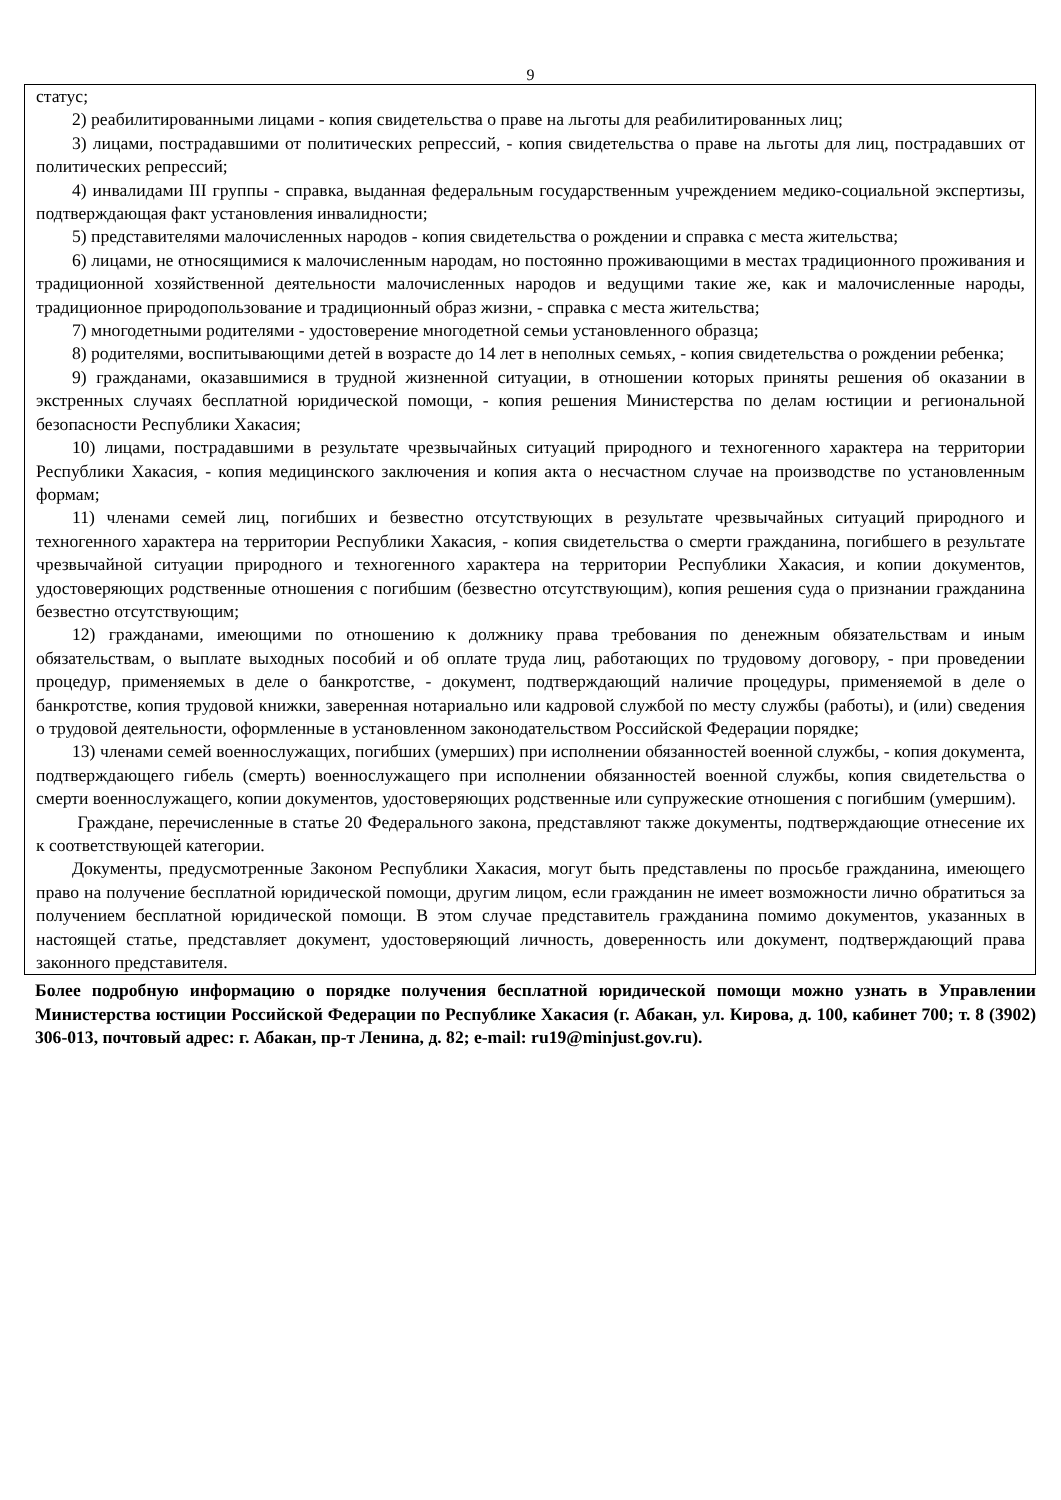9
статус;
2) реабилитированными лицами - копия свидетельства о праве на льготы для реабилитированных лиц;
3) лицами, пострадавшими от политических репрессий, - копия свидетельства о праве на льготы для лиц, пострадавших от политических репрессий;
4) инвалидами III группы - справка, выданная федеральным государственным учреждением медико-социальной экспертизы, подтверждающая факт установления инвалидности;
5) представителями малочисленных народов - копия свидетельства о рождении и справка с места жительства;
6) лицами, не относящимися к малочисленным народам, но постоянно проживающими в местах традиционного проживания и традиционной хозяйственной деятельности малочисленных народов и ведущими такие же, как и малочисленные народы, традиционное природопользование и традиционный образ жизни, - справка с места жительства;
7) многодетными родителями - удостоверение многодетной семьи установленного образца;
8) родителями, воспитывающими детей в возрасте до 14 лет в неполных семьях, - копия свидетельства о рождении ребенка;
9) гражданами, оказавшимися в трудной жизненной ситуации, в отношении которых приняты решения об оказании в экстренных случаях бесплатной юридической помощи, - копия решения Министерства по делам юстиции и региональной безопасности Республики Хакасия;
10) лицами, пострадавшими в результате чрезвычайных ситуаций природного и техногенного характера на территории Республики Хакасия, - копия медицинского заключения и копия акта о несчастном случае на производстве по установленным формам;
11) членами семей лиц, погибших и безвестно отсутствующих в результате чрезвычайных ситуаций природного и техногенного характера на территории Республики Хакасия, - копия свидетельства о смерти гражданина, погибшего в результате чрезвычайной ситуации природного и техногенного характера на территории Республики Хакасия, и копии документов, удостоверяющих родственные отношения с погибшим (безвестно отсутствующим), копия решения суда о признании гражданина безвестно отсутствующим;
12) гражданами, имеющими по отношению к должнику права требования по денежным обязательствам и иным обязательствам, о выплате выходных пособий и об оплате труда лиц, работающих по трудовому договору, - при проведении процедур, применяемых в деле о банкротстве, - документ, подтверждающий наличие процедуры, применяемой в деле о банкротстве, копия трудовой книжки, заверенная нотариально или кадровой службой по месту службы (работы), и (или) сведения о трудовой деятельности, оформленные в установленном законодательством Российской Федерации порядке;
13) членами семей военнослужащих, погибших (умерших) при исполнении обязанностей военной службы, - копия документа, подтверждающего гибель (смерть) военнослужащего при исполнении обязанностей военной службы, копия свидетельства о смерти военнослужащего, копии документов, удостоверяющих родственные или супружеские отношения с погибшим (умершим).
Граждане, перечисленные в статье 20 Федерального закона, представляют также документы, подтверждающие отнесение их к соответствующей категории.
Документы, предусмотренные Законом Республики Хакасия, могут быть представлены по просьбе гражданина, имеющего право на получение бесплатной юридической помощи, другим лицом, если гражданин не имеет возможности лично обратиться за получением бесплатной юридической помощи. В этом случае представитель гражданина помимо документов, указанных в настоящей статье, представляет документ, удостоверяющий личность, доверенность или документ, подтверждающий права законного представителя.
Более подробную информацию о порядке получения бесплатной юридической помощи можно узнать в Управлении Министерства юстиции Российской Федерации по Республике Хакасия (г. Абакан, ул. Кирова, д. 100, кабинет 700; т. 8 (3902) 306-013, почтовый адрес: г. Абакан, пр-т Ленина, д. 82; e-mail: ru19@minjust.gov.ru).